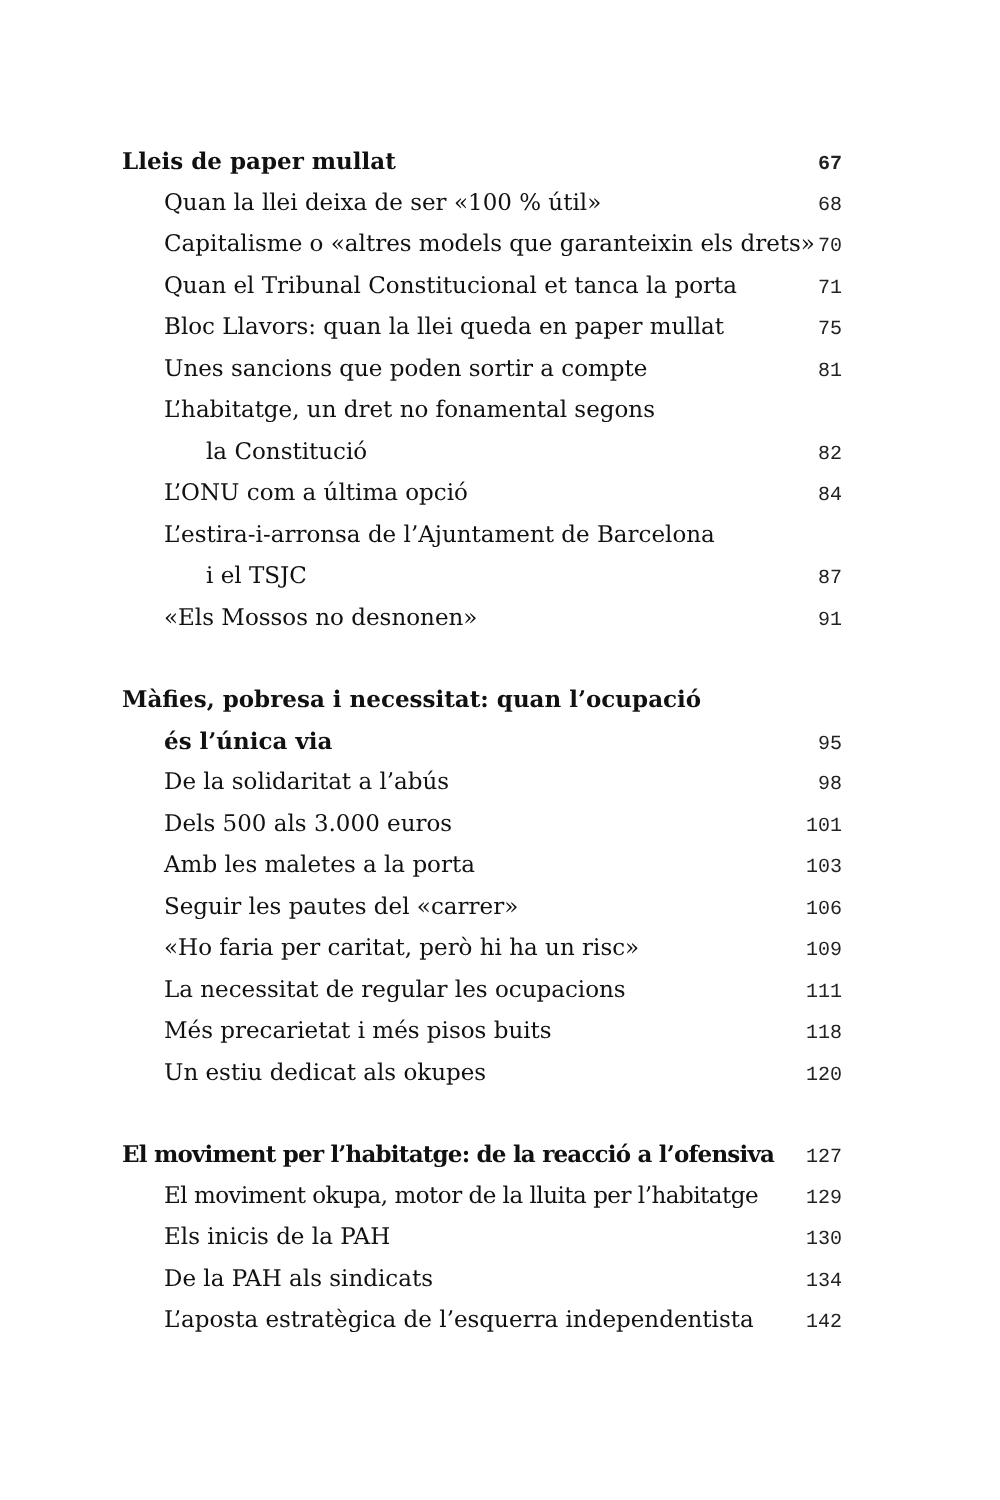Lleis de paper mullat 67
Quan la llei deixa de ser «100 % útil» 68
Capitalisme o «altres models que garanteixin els drets» 70
Quan el Tribunal Constitucional et tanca la porta 71
Bloc Llavors: quan la llei queda en paper mullat 75
Unes sancions que poden sortir a compte 81
L’habitatge, un dret no fonamental segons
la Constitució 82
L’ONU com a última opció 84
L’estira-i-arronsa de l’Ajuntament de Barcelona
i el TSJC 87
«Els Mossos no desnonen» 91
Màfies, pobresa i necessitat: quan l’ocupació
és l’única via 95
De la solidaritat a l’abús 98
Dels 500 als 3.000 euros 101
Amb les maletes a la porta 103
Seguir les pautes del «carrer» 106
«Ho faria per caritat, però hi ha un risc» 109
La necessitat de regular les ocupacions 111
Més precarietat i més pisos buits 118
Un estiu dedicat als okupes 120
El moviment per l’habitatge: de la reacció a l’ofensiva 127
El moviment okupa, motor de la lluita per l’habitatge 129
Els inicis de la PAH 130
De la PAH als sindicats 134
L’aposta estratègica de l’esquerra independentista 142